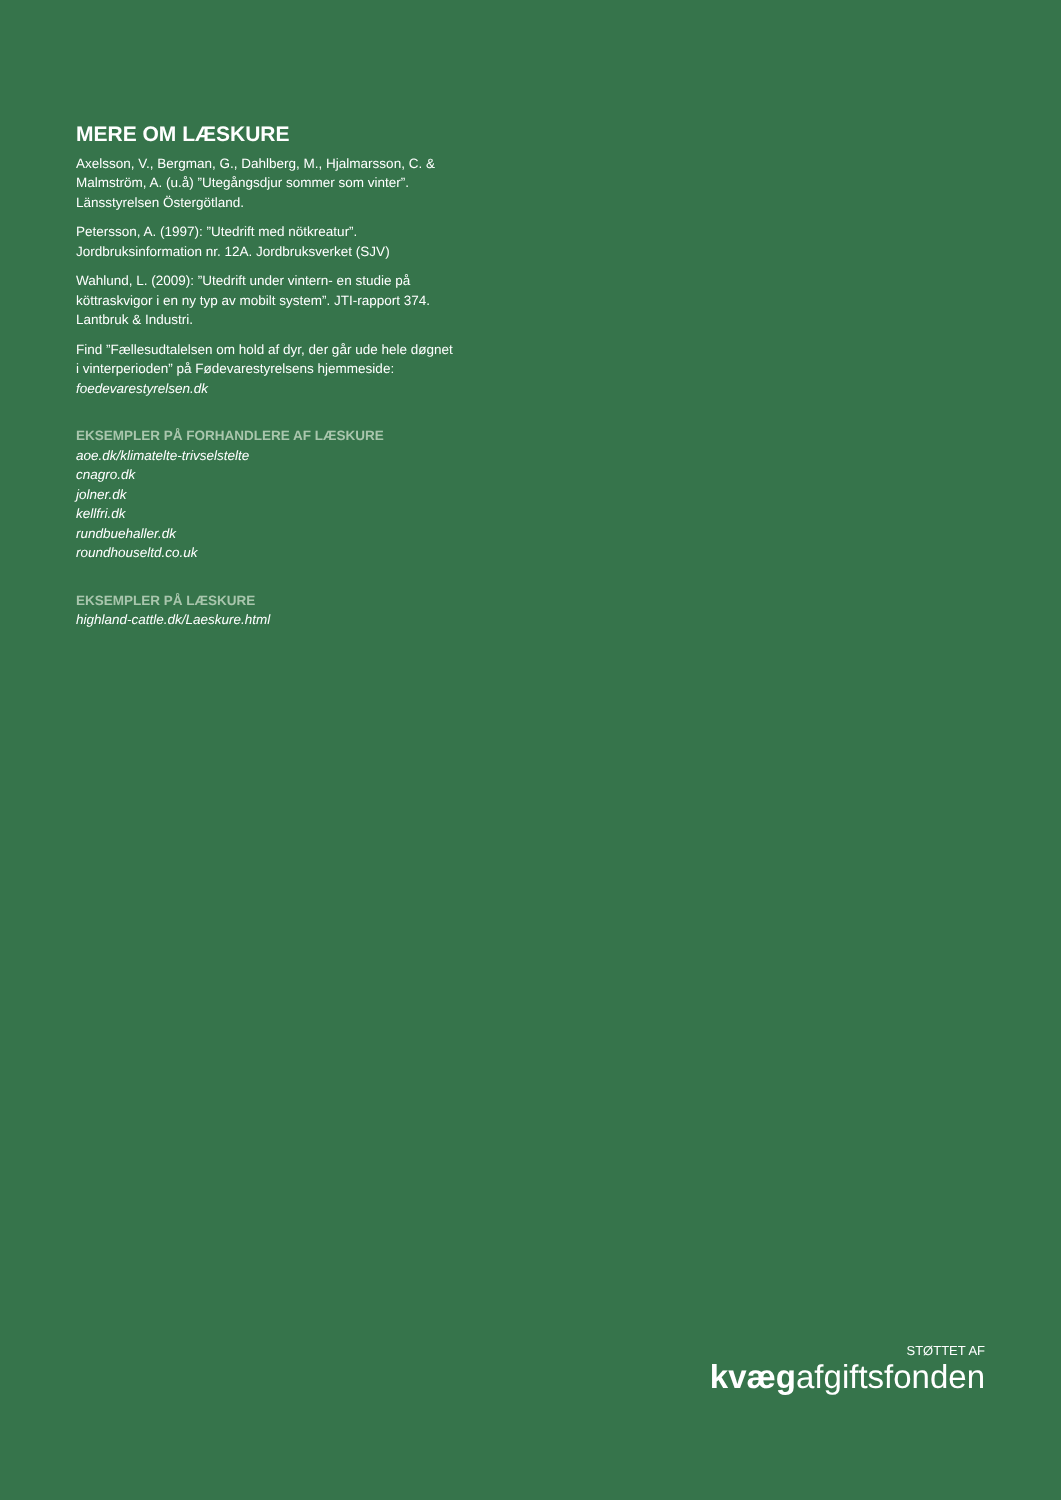MERE OM LÆSKURE
Axelsson, V., Bergman, G., Dahlberg, M., Hjalmarsson, C. & Malmström, A. (u.å) ”Utegångsdjur sommer som vinter”. Länsstyrelsen Östergötland.
Petersson, A. (1997): ”Utedrift med nötkreatur”. Jordbruksinformation nr. 12A. Jordbruksverket (SJV)
Wahlund, L. (2009): ”Utedrift under vintern- en studie på köttraskvigor i en ny typ av mobilt system”. JTI-rapport 374. Lantbruk & Industri.
Find ”Fællesudtalelsen om hold af dyr, der går ude hele døgnet i vinterperioden” på Fødevarestyrelsens hjemmeside:
foedevarestyrelsen.dk
EKSEMPLER PÅ FORHANDLERE AF LÆSKURE
aoe.dk/klimatelte-trivselstelte
cnagro.dk
jolner.dk
kellfri.dk
rundbuehaller.dk
roundhouseltd.co.uk
EKSEMPLER PÅ LÆSKURE
highland-cattle.dk/Laeskure.html
STØTTET AF
kvægafgiftsfonden